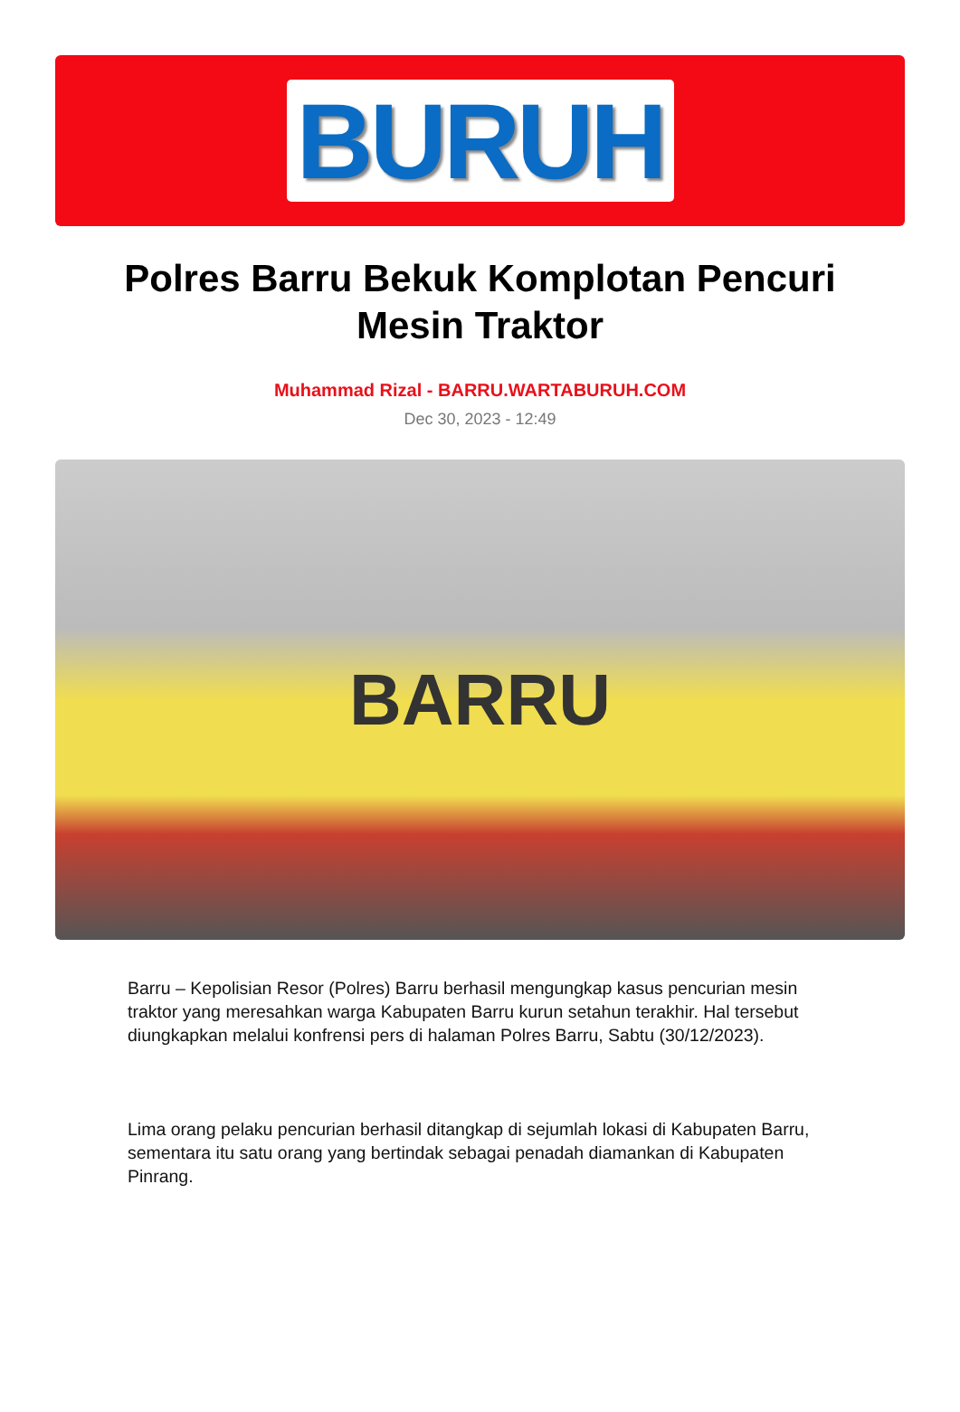BURUH
Polres Barru Bekuk Komplotan Pencuri Mesin Traktor
Muhammad Rizal - BARRU.WARTABURUH.COM
Dec 30, 2023 - 12:49
BARRU
Barru – Kepolisian Resor (Polres) Barru berhasil mengungkap kasus pencurian mesin traktor yang meresahkan warga Kabupaten Barru kurun setahun terakhir. Hal tersebut diungkapkan melalui konfrensi pers di halaman Polres Barru, Sabtu (30/12/2023).
Lima orang pelaku pencurian berhasil ditangkap di sejumlah lokasi di Kabupaten Barru, sementara itu satu orang yang bertindak sebagai penadah diamankan di Kabupaten Pinrang.